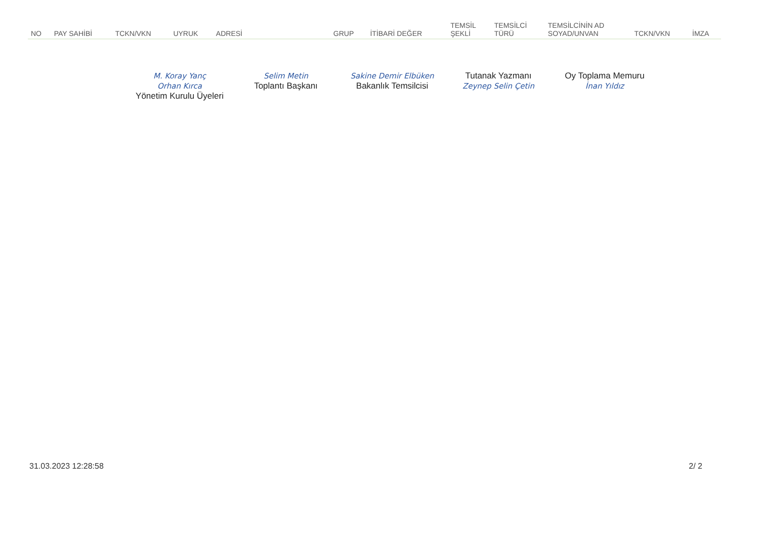| NO | PAY SAHİBİ | TCKN/VKN | UYRUK | ADRESİ | GRUP | İTİBARİ DEĞER | TEMSİL ŞEKLİ | TEMSİLCİ TÜRÜ | TEMSİLCİNİN AD SOYAD/UNVAN | TCKN/VKN | İMZA |
| --- | --- | --- | --- | --- | --- | --- | --- | --- | --- | --- | --- |
M. Koray Yanç
Orhan Kırca
Yönetim Kurulu Üyeleri
Selim Metin
Toplantı Başkanı
Sakine Demir Elbüken
Bakanlık Temsilcisi
Tutanak Yazmanı
Zeynep Selin Çetin
Oy Toplama Memuru
İnan Yıldız
31.03.2023 12:28:58 2/ 2